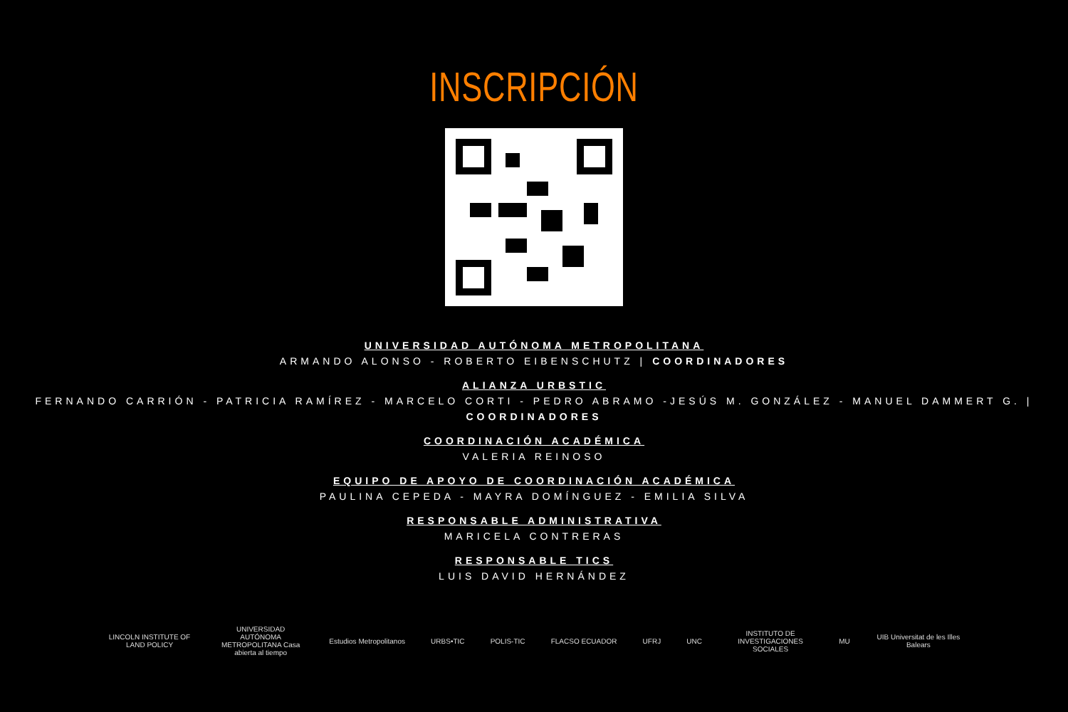INSCRIPCIÓN
UNIVERSIDAD AUTÓNOMA METROPOLITANA
ARMANDO ALONSO - ROBERTO EIBENSCHUTZ | COORDINADORES
ALIANZA URBSTIC
FERNANDO CARRIÓN - PATRICIA RAMÍREZ - MARCELO CORTI - PEDRO ABRAMO -JESÚS M. GONZÁLEZ - MANUEL DAMMERT G. | COORDINADORES
COORDINACIÓN ACADÉMICA
VALERIA REINOSO
EQUIPO DE APOYO DE COORDINACIÓN ACADÉMICA
PAULINA CEPEDA - MAYRA DOMÍNGUEZ - EMILIA SILVA
RESPONSABLE ADMINISTRATIVA
MARICELA CONTRERAS
RESPONSABLE TICS
LUIS DAVID HERNÁNDEZ
LINCOLN INSTITUTE OF LAND POLICY UNIVERSIDAD AUTÓNOMA METROPOLITANA Casa abierta al tiempo Estudios Metropolitanos URBS•TIC POLIS-TIC FLACSO ECUADOR UFRJ UNC INSTITUTO DE INVESTIGACIONES SOCIALES MU UIB Universitat de les Illes Balears